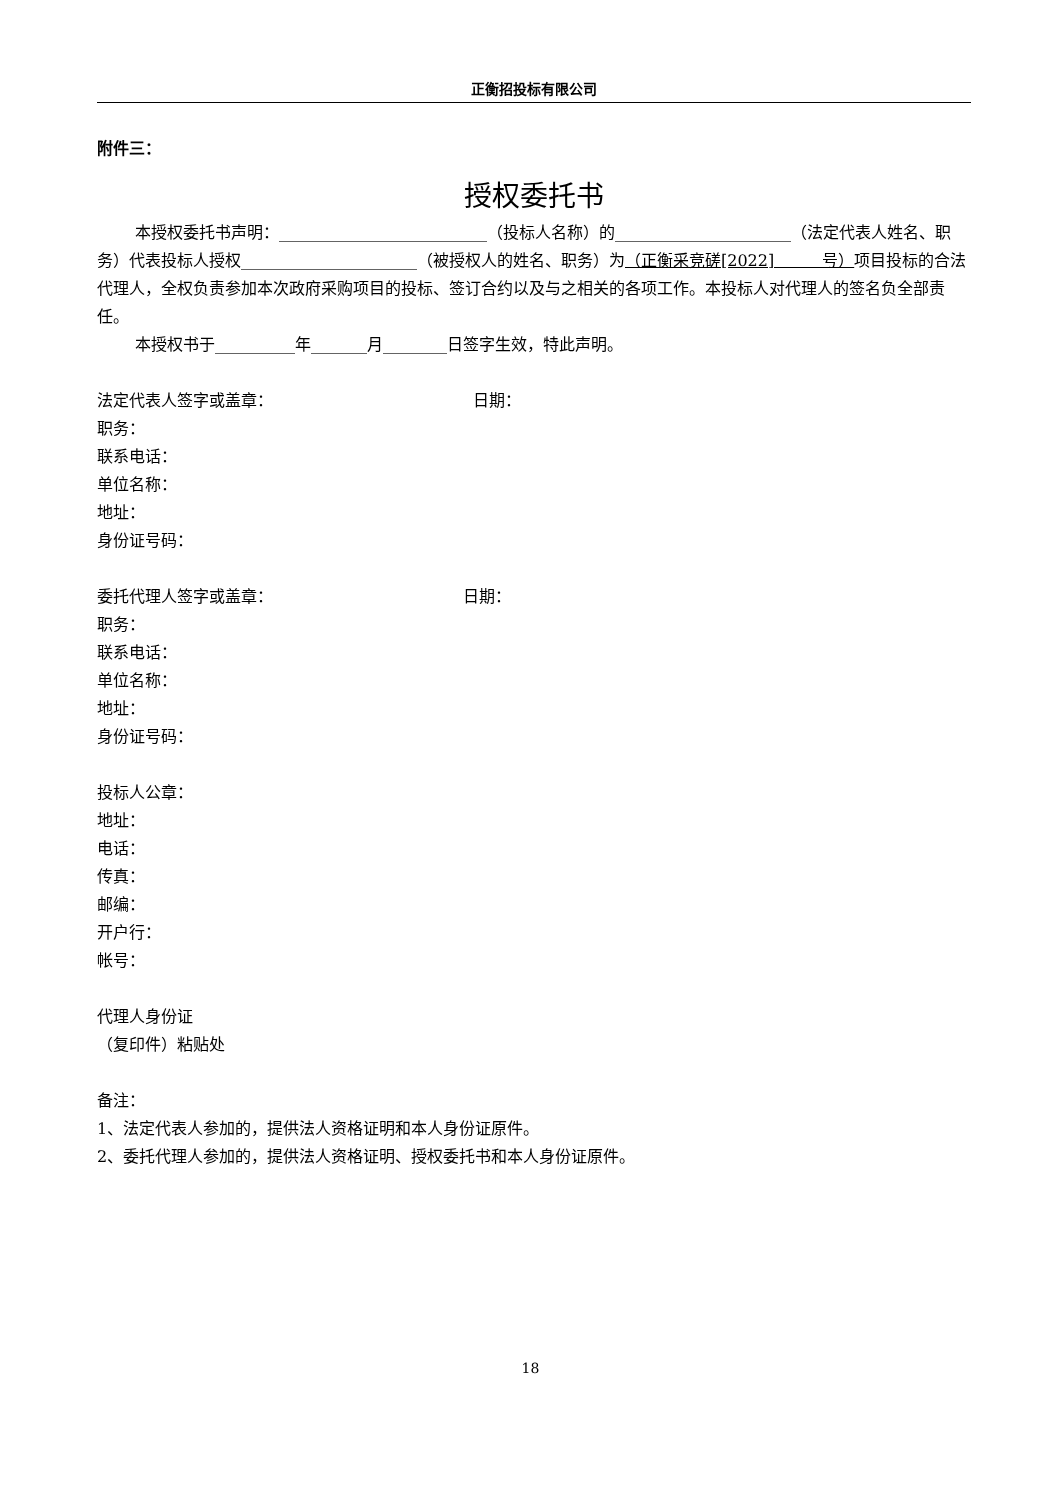正衡招投标有限公司
附件三：
授权委托书
本授权委托书声明：__________________________（投标人名称）的______________________（法定代表人姓名、职务）代表投标人授权______________________（被授权人的姓名、职务）为（正衡采竞磋[2022]　　　号）项目投标的合法代理人，全权负责参加本次政府采购项目的投标、签订合约以及与之相关的各项工作。本投标人对代理人的签名负全部责任。
本授权书于__________年_______月________日签字生效，特此声明。
法定代表人签字或盖章： 日期：
职务：
联系电话：
单位名称：
地址：
身份证号码：
委托代理人签字或盖章： 日期：
职务：
联系电话：
单位名称：
地址：
身份证号码：
投标人公章：
地址：
电话：
传真：
邮编：
开户行：
帐号：
代理人身份证
（复印件）粘贴处
备注：
1、法定代表人参加的，提供法人资格证明和本人身份证原件。
2、委托代理人参加的，提供法人资格证明、授权委托书和本人身份证原件。
18